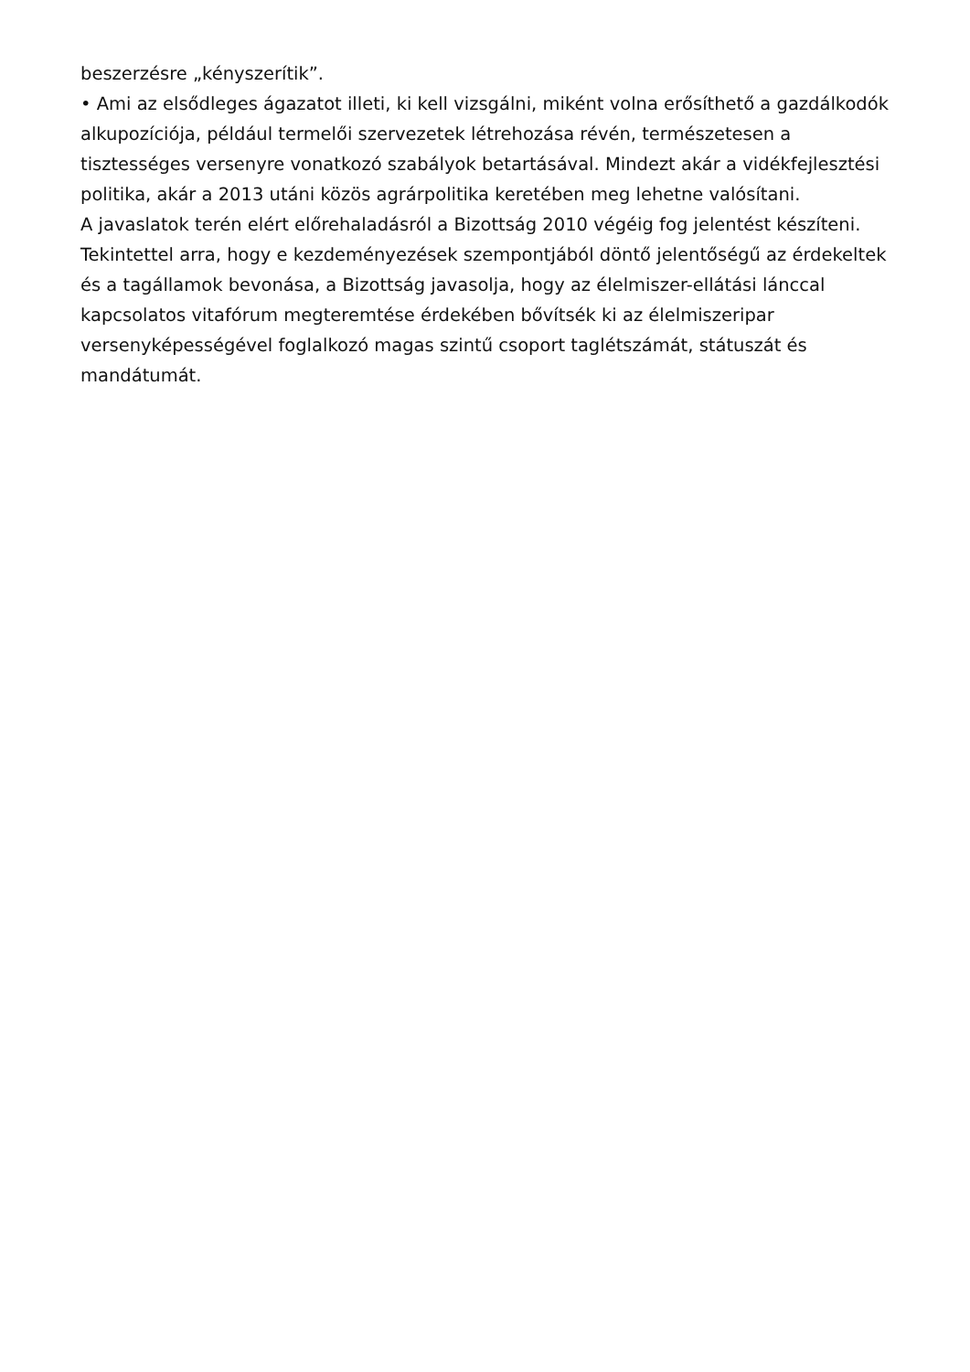beszerzésre „kényszerítik”.
• Ami az elsődleges ágazatot illeti, ki kell vizsgálni, miként volna erősíthető a gazdálkodók alkupozíciója, például termelői szervezetek létrehozása révén, természetesen a tisztességes versenyre vonatkozó szabályok betartásával. Mindezt akár a vidékfejlesztési politika, akár a 2013 utáni közös agrárpolitika keretében meg lehetne valósítani.
A javaslatok terén elért előrehaladásról a Bizottság 2010 végéig fog jelentést készíteni. Tekintettel arra, hogy e kezdeményezések szempontjából döntő jelentőségű az érdekeltek és a tagállamok bevonása, a Bizottság javasolja, hogy az élelmiszer-ellátási lánccal kapcsolatos vitafórum megteremtése érdekében bővítsék ki az élelmiszeripar versenyképességével foglalkozó magas szintű csoport taglétszámát, státuszát és mandátumát.